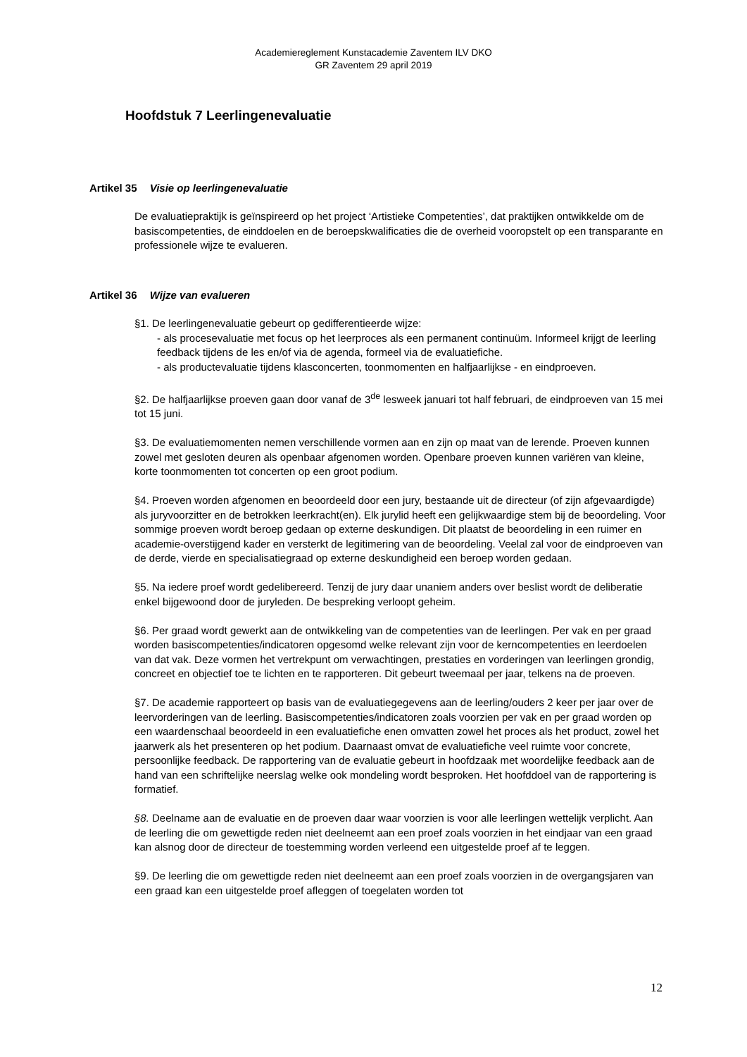Academiereglement Kunstacademie Zaventem ILV DKO
GR Zaventem 29 april 2019
Hoofdstuk 7 Leerlingenevaluatie
Artikel 35 Visie op leerlingenevaluatie
De evaluatiepraktijk is geïnspireerd op het project ‘Artistieke Competenties’, dat praktijken ontwikkelde om de basiscompetenties, de einddoelen en de beroepskwalificaties die de overheid vooropstelt op een transparante en professionele wijze te evalueren.
Artikel 36 Wijze van evalueren
§1. De leerlingenevaluatie gebeurt op gedifferentieerde wijze:
- als procesevaluatie met focus op het leerproces als een permanent continuüm. Informeel krijgt de leerling feedback tijdens de les en/of via de agenda, formeel via de evaluatiefiche.
- als productevaluatie tijdens klasconcerten, toonmomenten en halfjaarlijkse - en eindproeven.
§2. De halfjaarlijkse proeven gaan door vanaf de 3<sup>de</sup> lesweek januari tot half februari, de eindproeven van 15 mei tot 15 juni.
§3. De evaluatiemomenten nemen verschillende vormen aan en zijn op maat van de lerende. Proeven kunnen zowel met gesloten deuren als openbaar afgenomen worden. Openbare proeven kunnen variëren van kleine, korte toonmomenten tot concerten op een groot podium.
§4. Proeven worden afgenomen en beoordeeld door een jury, bestaande uit de directeur (of zijn afgevaardigde) als juryvoorzitter en de betrokken leerkracht(en). Elk jurylid heeft een gelijkwaardige stem bij de beoordeling. Voor sommige proeven wordt beroep gedaan op externe deskundigen. Dit plaatst de beoordeling in een ruimer en academie-overstijgend kader en versterkt de legitimering van de beoordeling. Veelal zal voor de eindproeven van de derde, vierde en specialisatiegraad op externe deskundigheid een beroep worden gedaan.
§5. Na iedere proef wordt gedelibereerd. Tenzij de jury daar unaniem anders over beslist wordt de deliberatie enkel bijgewoond door de juryleden. De bespreking verloopt geheim.
§6. Per graad wordt gewerkt aan de ontwikkeling van de competenties van de leerlingen. Per vak en per graad worden basiscompetenties/indicatoren opgesomd welke relevant zijn voor de kerncompetenties en leerdoelen van dat vak. Deze vormen het vertrekpunt om verwachtingen, prestaties en vorderingen van leerlingen grondig, concreet en objectief toe te lichten en te rapporteren. Dit gebeurt tweemaal per jaar, telkens na de proeven.
§7. De academie rapporteert op basis van de evaluatiegegevens aan de leerling/ouders 2 keer per jaar over de leervorderingen van de leerling. Basiscompetenties/indicatoren zoals voorzien per vak en per graad worden op een waardenschaal beoordeeld in een evaluatiefiche enen omvatten zowel het proces als het product, zowel het jaarwerk als het presenteren op het podium. Daarnaast omvat de evaluatiefiche veel ruimte voor concrete, persoonlijke feedback. De rapportering van de evaluatie gebeurt in hoofdzaak met woordelijke feedback aan de hand van een schriftelijke neerslag welke ook mondeling wordt besproken. Het hoofddoel van de rapportering is formatief.
§8. Deelname aan de evaluatie en de proeven daar waar voorzien is voor alle leerlingen wettelijk verplicht. Aan de leerling die om gewettigde reden niet deelneemt aan een proef zoals voorzien in het eindjaar van een graad kan alsnog door de directeur de toestemming worden verleend een uitgestelde proef af te leggen.
§9. De leerling die om gewettigde reden niet deelneemt aan een proef zoals voorzien in de overgangsjaren van een graad kan een uitgestelde proef afleggen of toegelaten worden tot
12